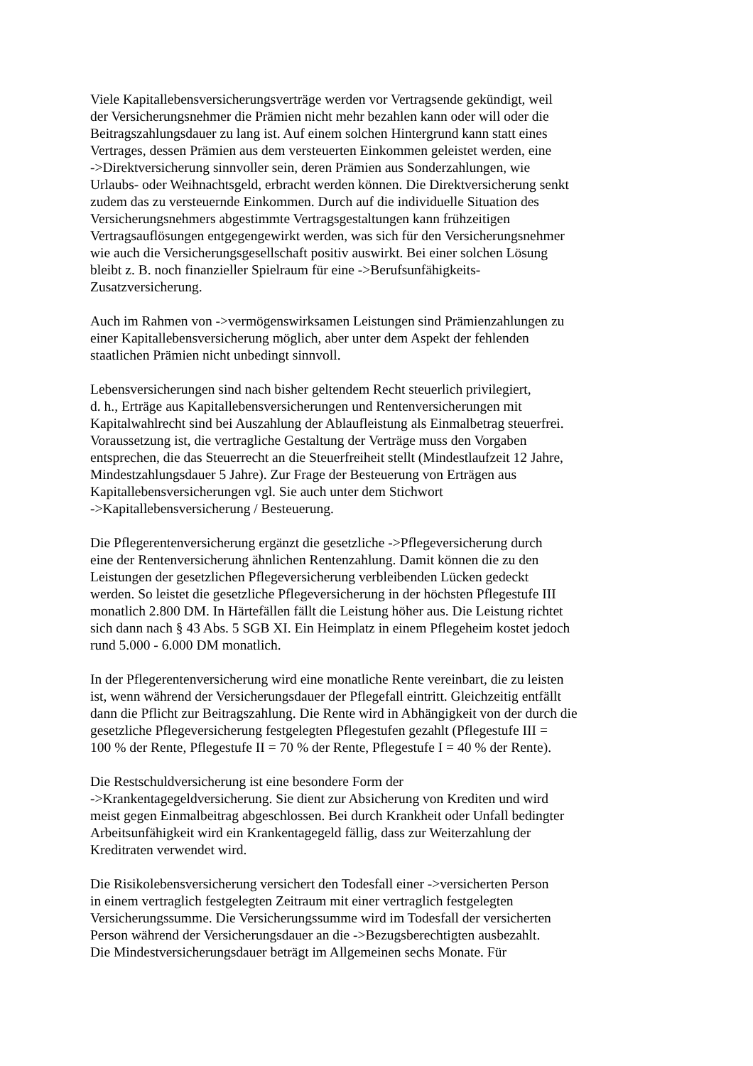Viele Kapitallebensversicherungsverträge werden vor Vertragsende gekündigt, weil
der Versicherungsnehmer die Prämien nicht mehr bezahlen kann oder will oder die
Beitragszahlungsdauer zu lang ist. Auf einem solchen Hintergrund kann statt eines
Vertrages, dessen Prämien aus dem versteuerten Einkommen geleistet werden, eine
->Direktversicherung sinnvoller sein, deren Prämien aus Sonderzahlungen, wie
Urlaubs- oder Weihnachtsgeld, erbracht werden können. Die Direktversicherung senkt
zudem das zu versteuernde Einkommen. Durch auf die individuelle Situation des
Versicherungsnehmers abgestimmte Vertragsgestaltungen kann frühzeitigen
Vertragsauflösungen entgegengewirkt werden, was sich für den Versicherungsnehmer
wie auch die Versicherungsgesellschaft positiv auswirkt. Bei einer solchen Lösung
bleibt z. B. noch finanzieller Spielraum für eine ->Berufsunfähigkeits-
Zusatzversicherung.
Auch im Rahmen von ->vermögenswirksamen Leistungen sind Prämienzahlungen zu
einer Kapitallebensversicherung möglich, aber unter dem Aspekt der fehlenden
staatlichen Prämien nicht unbedingt sinnvoll.
Lebensversicherungen sind nach bisher geltendem Recht steuerlich privilegiert,
d. h., Erträge aus Kapitallebensversicherungen und Rentenversicherungen mit
Kapitalwahlrecht sind bei Auszahlung der Ablaufleistung als Einmalbetrag steuerfrei.
Voraussetzung ist, die vertragliche Gestaltung der Verträge muss den Vorgaben
entsprechen, die das Steuerrecht an die Steuerfreiheit stellt (Mindestlaufzeit 12 Jahre,
Mindestzahlungsdauer 5 Jahre). Zur Frage der Besteuerung von Erträgen aus
Kapitallebensversicherungen vgl. Sie auch unter dem Stichwort
->Kapitallebensversicherung / Besteuerung.
Die Pflegerentenversicherung ergänzt die gesetzliche ->Pflegeversicherung durch
eine der Rentenversicherung ähnlichen Rentenzahlung. Damit können die zu den
Leistungen der gesetzlichen Pflegeversicherung verbleibenden Lücken gedeckt
werden. So leistet die gesetzliche Pflegeversicherung in der höchsten Pflegestufe III
monatlich 2.800 DM. In Härtefällen fällt die Leistung höher aus. Die Leistung richtet
sich dann nach § 43 Abs. 5 SGB XI. Ein Heimplatz in einem Pflegeheim kostet jedoch
rund 5.000 - 6.000 DM monatlich.
In der Pflegerentenversicherung wird eine monatliche Rente vereinbart, die zu leisten
ist, wenn während der Versicherungsdauer der Pflegefall eintritt. Gleichzeitig entfällt
dann die Pflicht zur Beitragszahlung. Die Rente wird in Abhängigkeit von der durch die
gesetzliche Pflegeversicherung festgelegten Pflegestufen gezahlt (Pflegestufe III =
100 % der Rente, Pflegestufe II = 70 % der Rente, Pflegestufe I = 40 % der Rente).
Die Restschuldversicherung ist eine besondere Form der
->Krankentagegeldversicherung. Sie dient zur Absicherung von Krediten und wird
meist gegen Einmalbeitrag abgeschlossen. Bei durch Krankheit oder Unfall bedingter
Arbeitsunfähigkeit wird ein Krankentagegeld fällig, dass zur Weiterzahlung der
Kreditraten verwendet wird.
Die Risikolebensversicherung versichert den Todesfall einer ->versicherten Person
in einem vertraglich festgelegten Zeitraum mit einer vertraglich festgelegten
Versicherungssumme. Die Versicherungssumme wird im Todesfall der versicherten
Person während der Versicherungsdauer an die ->Bezugsberechtigten ausbezahlt.
Die Mindestversicherungsdauer beträgt im Allgemeinen sechs Monate. Für